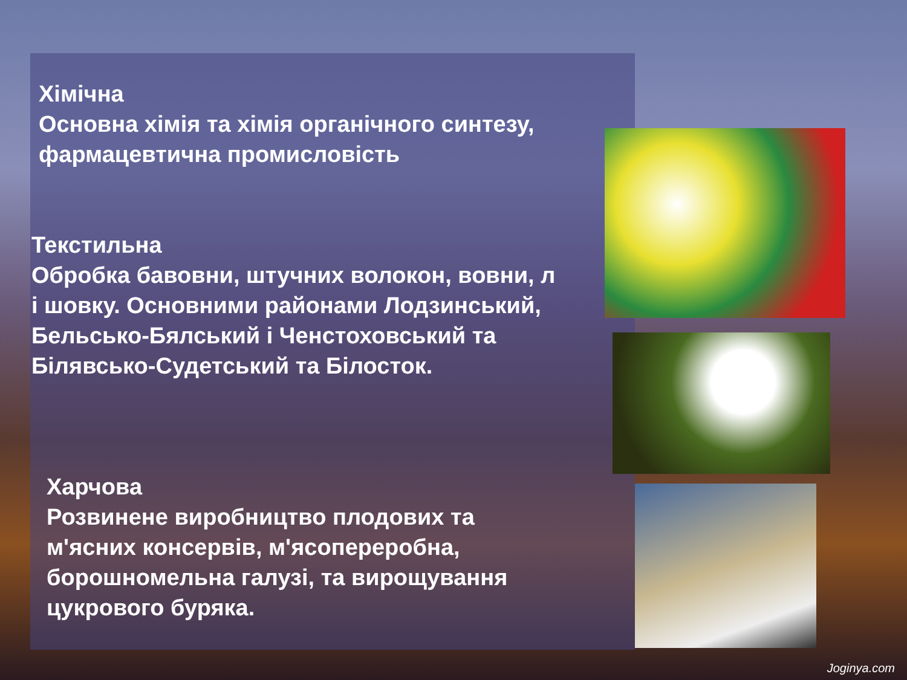Хімічна
Основна хімія та хімія органічного синтезу,
фармацевтична промисловість
Текстильна
Обробка бавовни, штучних волокон, вовни, л
і шовку. Основними районами Лодзинський,
Бельсько-Бялський і Ченстоховський та
Білявсько-Судетський та Білосток.
Харчова
Розвинене виробництво плодових та
м'ясних консервів, м'ясопереробна,
борошномельна галузі, та вирощування
цукрового буряка.
Joginya.com